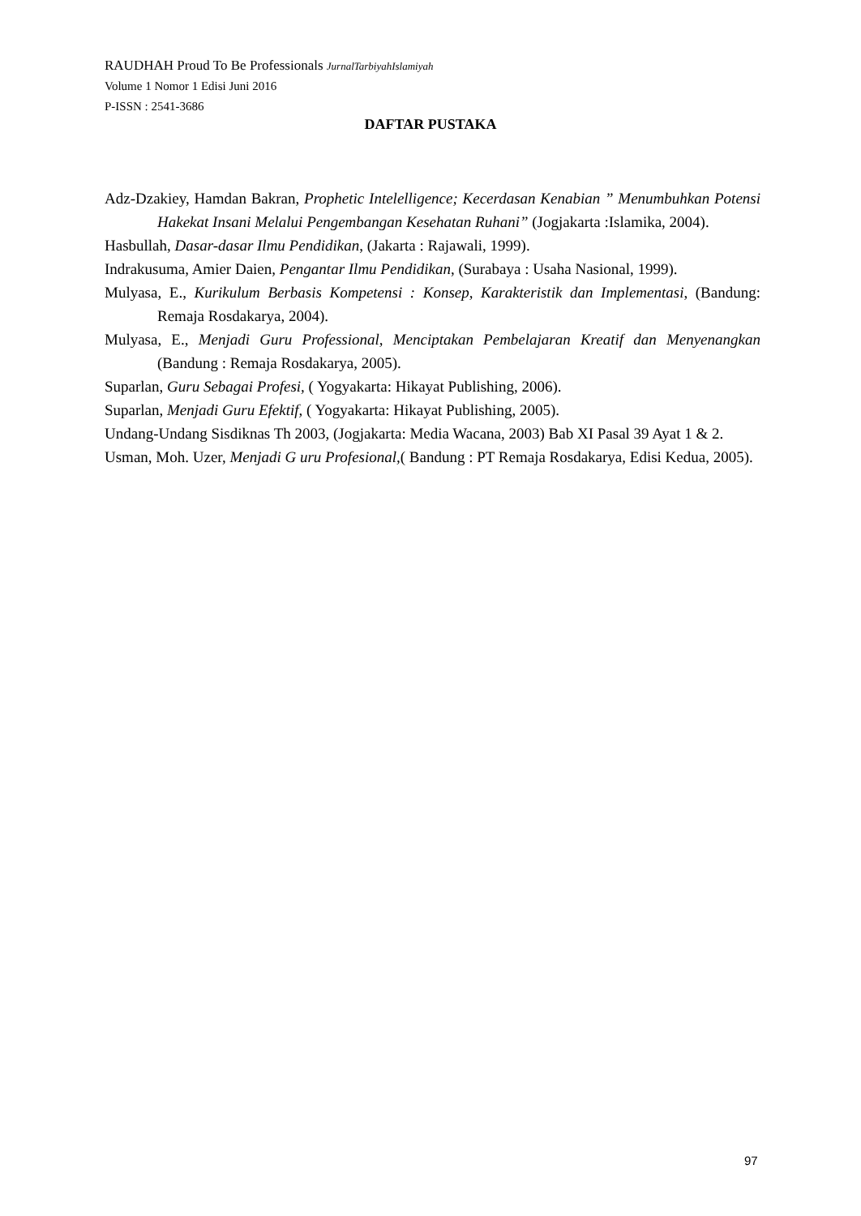RAUDHAH Proud To Be Professionals JurnalTarbiyahIslamiyah
Volume 1 Nomor 1 Edisi Juni 2016
P-ISSN : 2541-3686
DAFTAR PUSTAKA
Adz-Dzakiey, Hamdan Bakran, Prophetic Intelelligence; Kecerdasan Kenabian ” Menumbuhkan Potensi Hakekat Insani Melalui Pengembangan Kesehatan Ruhani” (Jogjakarta :Islamika, 2004).
Hasbullah, Dasar-dasar Ilmu Pendidikan, (Jakarta : Rajawali, 1999).
Indrakusuma, Amier Daien, Pengantar Ilmu Pendidikan, (Surabaya : Usaha Nasional, 1999).
Mulyasa, E., Kurikulum Berbasis Kompetensi : Konsep, Karakteristik dan Implementasi, (Bandung: Remaja Rosdakarya, 2004).
Mulyasa, E., Menjadi Guru Professional, Menciptakan Pembelajaran Kreatif dan Menyenangkan (Bandung : Remaja Rosdakarya, 2005).
Suparlan, Guru Sebagai Profesi, ( Yogyakarta: Hikayat Publishing, 2006).
Suparlan, Menjadi Guru Efektif, ( Yogyakarta: Hikayat Publishing, 2005).
Undang-Undang Sisdiknas Th 2003, (Jogjakarta: Media Wacana, 2003) Bab XI Pasal 39 Ayat 1 & 2.
Usman, Moh. Uzer, Menjadi G uru Profesional,( Bandung : PT Remaja Rosdakarya, Edisi Kedua, 2005).
97